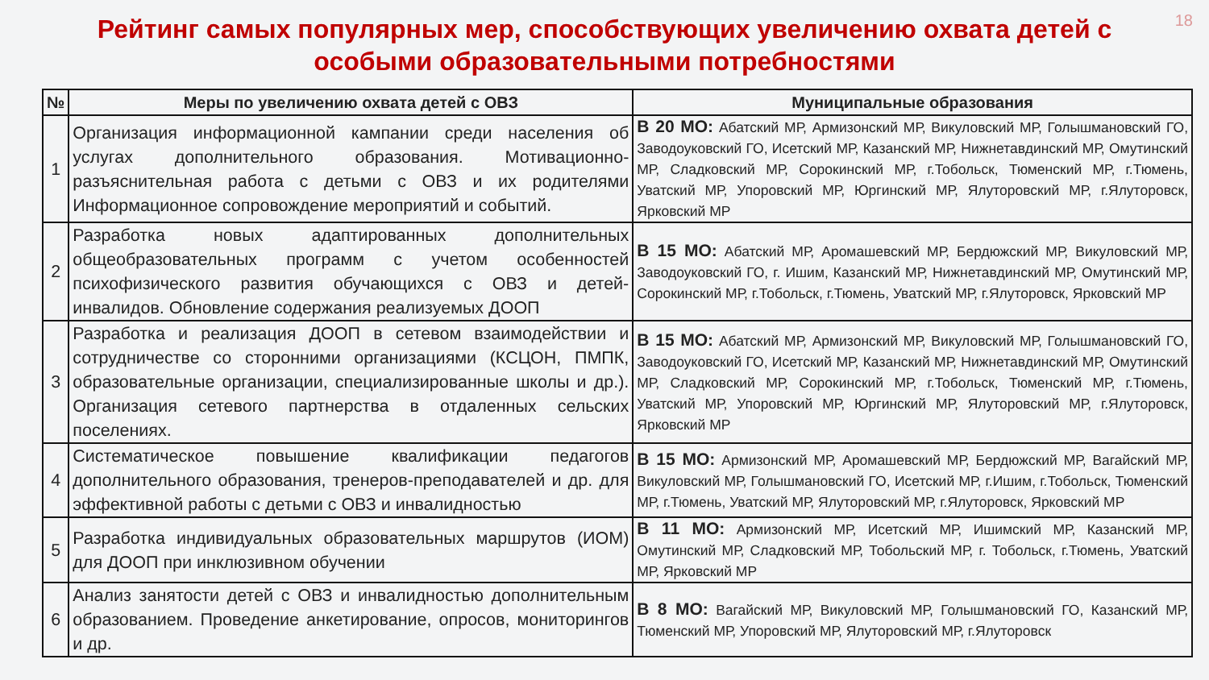18
Рейтинг самых популярных мер, способствующих увеличению охвата детей с особыми образовательными потребностями
| № | Меры по увеличению охвата детей с ОВЗ | Муниципальные образования |
| --- | --- | --- |
| 1 | Организация информационной кампании среди населения об услугах дополнительного образования. Мотивационно-разъяснительная работа с детьми с ОВЗ и их родителями Информационное сопровождение мероприятий и событий. | В 20 МО: Абатский МР, Армизонский МР, Викуловский МР, Голышмановский ГО, Заводоуковский ГО, Исетский МР, Казанский МР, Нижнетавдинский МР, Омутинский МР, Сладковский МР, Сорокинский МР, г.Тобольск, Тюменский МР, г.Тюмень, Уватский МР, Упоровский МР, Юргинский МР, Ялуторовский МР, г.Ялуторовск, Ярковский МР |
| 2 | Разработка новых адаптированных дополнительных общеобразовательных программ с учетом особенностей психофизического развития обучающихся с ОВЗ и детей-инвалидов. Обновление содержания реализуемых ДООП | В 15 МО: Абатский МР, Аромашевский МР, Бердюжский МР, Викуловский МР, Заводоуковский ГО, г. Ишим, Казанский МР, Нижнетавдинский МР, Омутинский МР, Сорокинский МР, г.Тобольск, г.Тюмень, Уватский МР, г.Ялуторовск, Ярковский МР |
| 3 | Разработка и реализация ДООП в сетевом взаимодействии и сотрудничестве со сторонними организациями (КСЦОН, ПМПК, образовательные организации, специализированные школы и др.). Организация сетевого партнерства в отдаленных сельских поселениях. | В 15 МО: Абатский МР, Армизонский МР, Викуловский МР, Голышмановский ГО, Заводоуковский ГО, Исетский МР, Казанский МР, Нижнетавдинский МР, Омутинский МР, Сладковский МР, Сорокинский МР, г.Тобольск, Тюменский МР, г.Тюмень, Уватский МР, Упоровский МР, Юргинский МР, Ялуторовский МР, г.Ялуторовск, Ярковский МР |
| 4 | Систематическое повышение квалификации педагогов дополнительного образования, тренеров-преподавателей и др. для эффективной работы с детьми с ОВЗ и инвалидностью | В 15 МО: Армизонский МР, Аромашевский МР, Бердюжский МР, Вагайский МР, Викуловский МР, Голышмановский ГО, Исетский МР, г.Ишим, г.Тобольск, Тюменский МР, г.Тюмень, Уватский МР, Ялуторовский МР, г.Ялуторовск, Ярковский МР |
| 5 | Разработка индивидуальных образовательных маршрутов (ИОМ) для ДООП при инклюзивном обучении | В 11 МО: Армизонский МР, Исетский МР, Ишимский МР, Казанский МР, Омутинский МР, Сладковский МР, Тобольский МР, г. Тобольск, г.Тюмень, Уватский МР, Ярковский МР |
| 6 | Анализ занятости детей с ОВЗ и инвалидностью дополнительным образованием. Проведение анкетирование, опросов, мониторингов и др. | В 8 МО: Вагайский МР, Викуловский МР, Голышмановский ГО, Казанский МР, Тюменский МР, Упоровский МР, Ялуторовский МР, г.Ялуторовск |